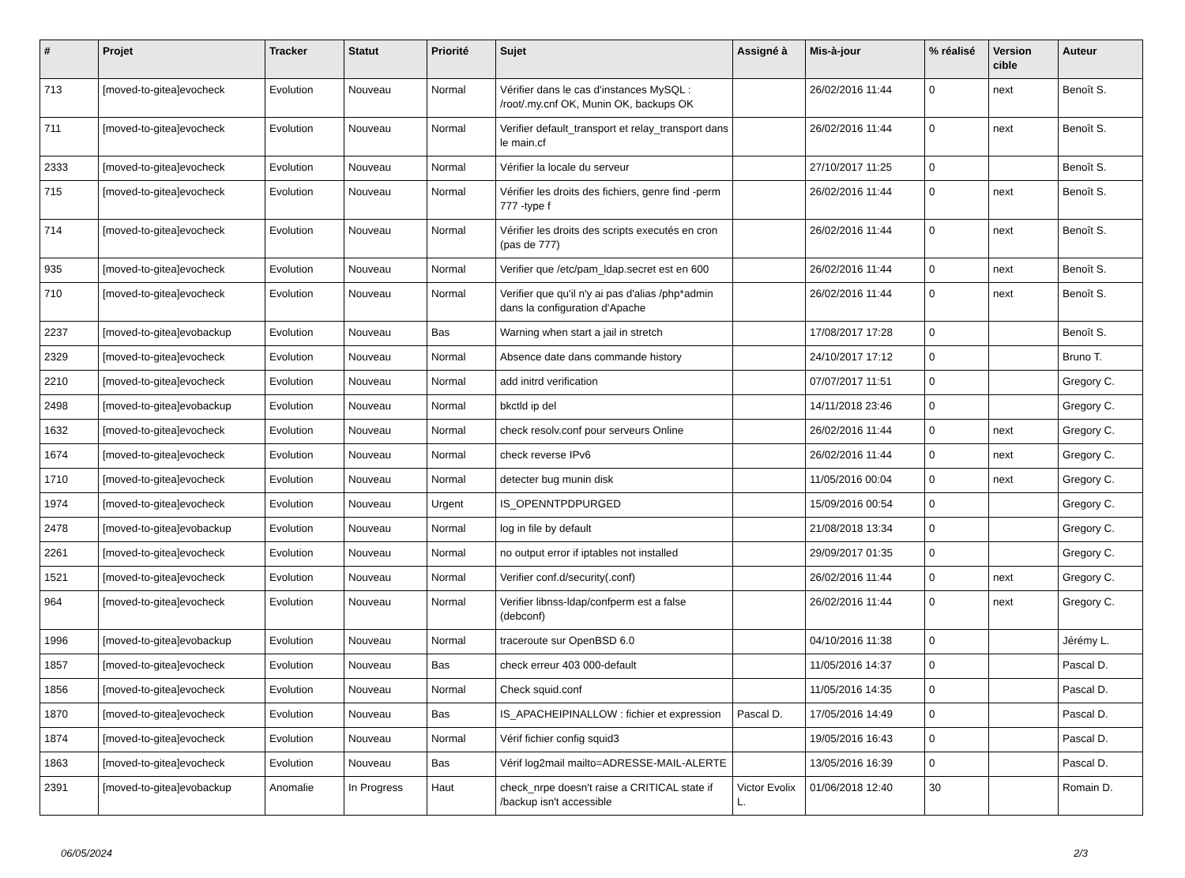| # | Projet | Tracker | Statut | Priorité | Sujet | Assigné à | Mis-à-jour | % réalisé | Version cible | Auteur |
| --- | --- | --- | --- | --- | --- | --- | --- | --- | --- | --- |
| 713 | [moved-to-gitea]evocheck | Evolution | Nouveau | Normal | Vérifier dans le cas d'instances MySQL : /root/.my.cnf OK, Munin OK, backups OK | | 26/02/2016 11:44 | 0 | next | Benoît S. |
| 711 | [moved-to-gitea]evocheck | Evolution | Nouveau | Normal | Verifier default_transport et relay_transport dans le main.cf | | 26/02/2016 11:44 | 0 | next | Benoît S. |
| 2333 | [moved-to-gitea]evocheck | Evolution | Nouveau | Normal | Vérifier la locale du serveur | | 27/10/2017 11:25 | 0 | | Benoît S. |
| 715 | [moved-to-gitea]evocheck | Evolution | Nouveau | Normal | Vérifier les droits des fichiers, genre find -perm 777 -type f | | 26/02/2016 11:44 | 0 | next | Benoît S. |
| 714 | [moved-to-gitea]evocheck | Evolution | Nouveau | Normal | Vérifier les droits des scripts executés en cron (pas de 777) | | 26/02/2016 11:44 | 0 | next | Benoît S. |
| 935 | [moved-to-gitea]evocheck | Evolution | Nouveau | Normal | Verifier que /etc/pam_ldap.secret est en 600 | | 26/02/2016 11:44 | 0 | next | Benoît S. |
| 710 | [moved-to-gitea]evocheck | Evolution | Nouveau | Normal | Verifier que qu'il n'y ai pas d'alias /php*admin dans la configuration d'Apache | | 26/02/2016 11:44 | 0 | next | Benoît S. |
| 2237 | [moved-to-gitea]evobackup | Evolution | Nouveau | Bas | Warning when start a jail in stretch | | 17/08/2017 17:28 | 0 | | Benoît S. |
| 2329 | [moved-to-gitea]evocheck | Evolution | Nouveau | Normal | Absence date dans commande history | | 24/10/2017 17:12 | 0 | | Bruno T. |
| 2210 | [moved-to-gitea]evocheck | Evolution | Nouveau | Normal | add initrd verification | | 07/07/2017 11:51 | 0 | | Gregory C. |
| 2498 | [moved-to-gitea]evobackup | Evolution | Nouveau | Normal | bkctld ip del | | 14/11/2018 23:46 | 0 | | Gregory C. |
| 1632 | [moved-to-gitea]evocheck | Evolution | Nouveau | Normal | check resolv.conf pour serveurs Online | | 26/02/2016 11:44 | 0 | next | Gregory C. |
| 1674 | [moved-to-gitea]evocheck | Evolution | Nouveau | Normal | check reverse IPv6 | | 26/02/2016 11:44 | 0 | next | Gregory C. |
| 1710 | [moved-to-gitea]evocheck | Evolution | Nouveau | Normal | detecter bug munin disk | | 11/05/2016 00:04 | 0 | next | Gregory C. |
| 1974 | [moved-to-gitea]evocheck | Evolution | Nouveau | Urgent | IS_OPENNTPDPURGED | | 15/09/2016 00:54 | 0 | | Gregory C. |
| 2478 | [moved-to-gitea]evobackup | Evolution | Nouveau | Normal | log in file by default | | 21/08/2018 13:34 | 0 | | Gregory C. |
| 2261 | [moved-to-gitea]evocheck | Evolution | Nouveau | Normal | no output error if iptables not installed | | 29/09/2017 01:35 | 0 | | Gregory C. |
| 1521 | [moved-to-gitea]evocheck | Evolution | Nouveau | Normal | Verifier conf.d/security(.conf) | | 26/02/2016 11:44 | 0 | next | Gregory C. |
| 964 | [moved-to-gitea]evocheck | Evolution | Nouveau | Normal | Verifier libnss-ldap/confperm est a false (debconf) | | 26/02/2016 11:44 | 0 | next | Gregory C. |
| 1996 | [moved-to-gitea]evobackup | Evolution | Nouveau | Normal | traceroute sur OpenBSD 6.0 | | 04/10/2016 11:38 | 0 | | Jérémy L. |
| 1857 | [moved-to-gitea]evocheck | Evolution | Nouveau | Bas | check erreur 403 000-default | | 11/05/2016 14:37 | 0 | | Pascal D. |
| 1856 | [moved-to-gitea]evocheck | Evolution | Nouveau | Normal | Check squid.conf | | 11/05/2016 14:35 | 0 | | Pascal D. |
| 1870 | [moved-to-gitea]evocheck | Evolution | Nouveau | Bas | IS_APACHEIPINALLOW : fichier et expression | Pascal D. | 17/05/2016 14:49 | 0 | | Pascal D. |
| 1874 | [moved-to-gitea]evocheck | Evolution | Nouveau | Normal | Vérif fichier config squid3 | | 19/05/2016 16:43 | 0 | | Pascal D. |
| 1863 | [moved-to-gitea]evocheck | Evolution | Nouveau | Bas | Vérif log2mail mailto=ADRESSE-MAIL-ALERTE | | 13/05/2016 16:39 | 0 | | Pascal D. |
| 2391 | [moved-to-gitea]evobackup | Anomalie | In Progress | Haut | check_nrpe doesn't raise a CRITICAL state if /backup isn't accessible | Victor Evolix L. | 01/06/2018 12:40 | 30 | | Romain D. |
06/05/2024 2/3